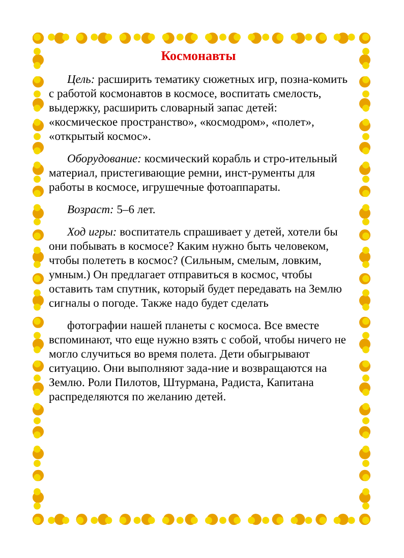Космонавты
Цель: расширить тематику сюжетных игр, позна-комить с работой космонавтов в космосе, воспитать смелость, выдержку, расширить словарный запас детей: «космическое пространство», «космодром», «полет», «открытый космос».
Оборудование: космический корабль и стро-ительный материал, пристегивающие ремни, инст-рументы для работы в космосе, игрушечные фотоаппараты.
Возраст: 5–6 лет.
Ход игры: воспитатель спрашивает у детей, хотели бы они побывать в космосе? Каким нужно быть человеком, чтобы полететь в космос? (Сильным, смелым, ловким, умным.) Он предлагает отправиться в космос, чтобы оставить там спутник, который будет передавать на Землю сигналы о погоде. Также надо будет сделать
фотографии нашей планеты с космоса. Все вместе вспоминают, что еще нужно взять с собой, чтобы ничего не могло случиться во время полета. Дети обыгрывают ситуацию. Они выполняют зада-ние и возвращаются на Землю. Роли Пилотов, Штурмана, Радиста, Капитана распределяются по желанию детей.